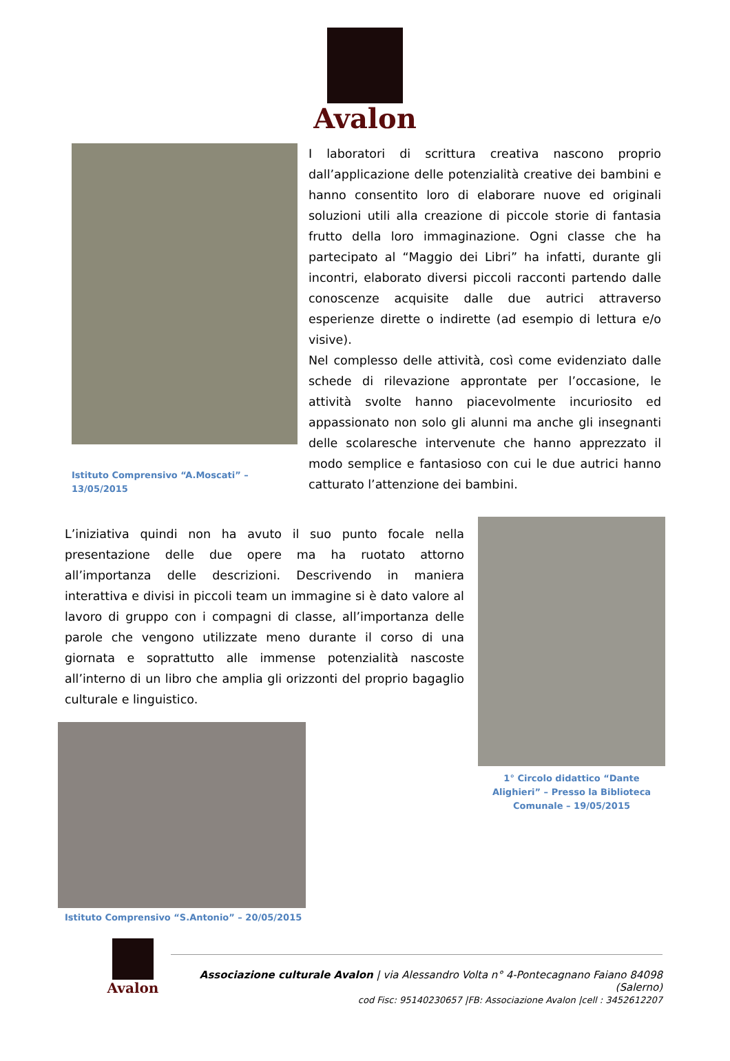Avalon
Istituto Comprensivo “A.Moscati” – 13/05/2015
I laboratori di scrittura creativa nascono proprio dall’applicazione delle potenzialità creative dei bambini e hanno consentito loro di elaborare nuove ed originali soluzioni utili alla creazione di piccole storie di fantasia frutto della loro immaginazione. Ogni classe che ha partecipato al “Maggio dei Libri” ha infatti, durante gli incontri, elaborato diversi piccoli racconti partendo dalle conoscenze acquisite dalle due autrici attraverso esperienze dirette o indirette (ad esempio di lettura e/o visive).
Nel complesso delle attività, così come evidenziato dalle schede di rilevazione approntate per l’occasione, le attività svolte hanno piacevolmente incuriosito ed appassionato non solo gli alunni ma anche gli insegnanti delle scolaresche intervenute che hanno apprezzato il modo semplice e fantasioso con cui le due autrici hanno catturato l’attenzione dei bambini.
L’iniziativa quindi non ha avuto il suo punto focale nella presentazione delle due opere ma ha ruotato attorno all’importanza delle descrizioni. Descrivendo in maniera interattiva e divisi in piccoli team un immagine si è dato valore al lavoro di gruppo con i compagni di classe, all’importanza delle parole che vengono utilizzate meno durante il corso di una giornata e soprattutto alle immense potenzialità nascoste all’interno di un libro che amplia gli orizzonti del proprio bagaglio culturale e linguistico.
Istituto Comprensivo “S.Antonio” – 20/05/2015
1° Circolo didattico “Dante Alighieri” – Presso la Biblioteca Comunale – 19/05/2015
Avalon
Associazione culturale Avalon | via Alessandro Volta n° 4-Pontecagnano Faiano 84098 (Salerno)
cod Fisc: 95140230657 |FB: Associazione Avalon |cell : 3452612207